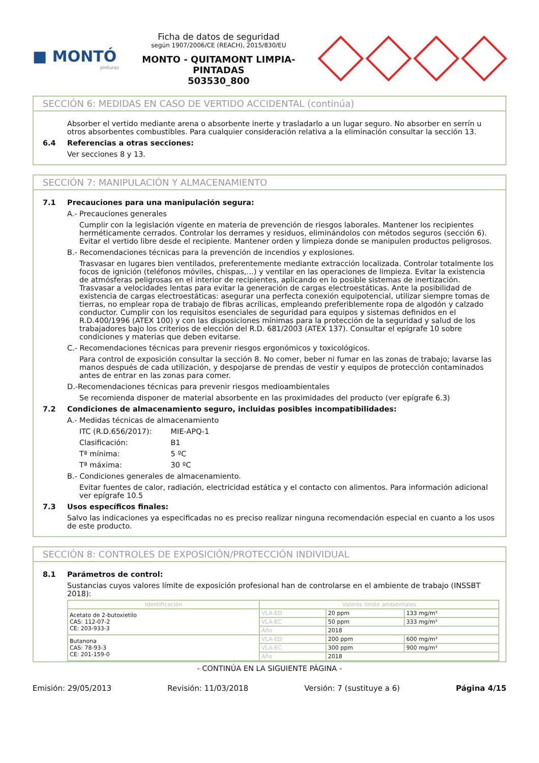■ MONTÓ
pinturas
Ficha de datos de seguridad
según 1907/2006/CE (REACH), 2015/830/EU
MONTO - QUITAMONT LIMPIA-PINTADAS
503530_800
SECCIÓN 6: MEDIDAS EN CASO DE VERTIDO ACCIDENTAL (continúa)
Absorber el vertido mediante arena o absorbente inerte y trasladarlo a un lugar seguro. No absorber en serrín u otros absorbentes combustibles. Para cualquier consideración relativa a la eliminación consultar la sección 13.
6.4 Referencias a otras secciones:
Ver secciones 8 y 13.
SECCIÓN 7: MANIPULACIÓN Y ALMACENAMIENTO
7.1 Precauciones para una manipulación segura:
A.- Precauciones generales
Cumplir con la legislación vigente en materia de prevención de riesgos laborales. Mantener los recipientes herméticamente cerrados. Controlar los derrames y residuos, eliminándolos con métodos seguros (sección 6). Evitar el vertido libre desde el recipiente. Mantener orden y limpieza donde se manipulen productos peligrosos.
B.- Recomendaciones técnicas para la prevención de incendios y explosiones.
Trasvasar en lugares bien ventilados, preferentemente mediante extracción localizada. Controlar totalmente los focos de ignición (teléfonos móviles, chispas,…) y ventilar en las operaciones de limpieza. Evitar la existencia de atmósferas peligrosas en el interior de recipientes, aplicando en lo posible sistemas de inertización. Trasvasar a velocidades lentas para evitar la generación de cargas electroestáticas. Ante la posibilidad de existencia de cargas electroestáticas: asegurar una perfecta conexión equipotencial, utilizar siempre tomas de tierras, no emplear ropa de trabajo de fibras acrílicas, empleando preferiblemente ropa de algodón y calzado conductor. Cumplir con los requisitos esenciales de seguridad para equipos y sistemas definidos en el R.D.400/1996 (ATEX 100) y con las disposiciones mínimas para la protección de la seguridad y salud de los trabajadores bajo los criterios de elección del R.D. 681/2003 (ATEX 137). Consultar el epígrafe 10 sobre condiciones y materias que deben evitarse.
C.- Recomendaciones técnicas para prevenir riesgos ergonómicos y toxicológicos.
Para control de exposición consultar la sección 8. No comer, beber ni fumar en las zonas de trabajo; lavarse las manos después de cada utilización, y despojarse de prendas de vestir y equipos de protección contaminados antes de entrar en las zonas para comer.
D.-Recomendaciones técnicas para prevenir riesgos medioambientales
Se recomienda disponer de material absorbente en las proximidades del producto (ver epígrafe 6.3)
7.2 Condiciones de almacenamiento seguro, incluidas posibles incompatibilidades:
A.- Medidas técnicas de almacenamiento
ITC (R.D.656/2017): MIE-APQ-1
Clasificación: B1
Tª mínima: 5 ºC
Tª máxima: 30 ºC
B.- Condiciones generales de almacenamiento.
Evitar fuentes de calor, radiación, electricidad estática y el contacto con alimentos. Para información adicional ver epígrafe 10.5
7.3 Usos específicos finales:
Salvo las indicaciones ya especificadas no es preciso realizar ninguna recomendación especial en cuanto a los usos de este producto.
SECCIÓN 8: CONTROLES DE EXPOSICIÓN/PROTECCIÓN INDIVIDUAL
8.1 Parámetros de control:
Sustancias cuyos valores límite de exposición profesional han de controlarse en el ambiente de trabajo (INSSBT 2018):
| Identificación | Valores límite ambientales | | |
| --- | --- | --- | --- |
| Acetato de 2-butoxietilo CAS: 112-07-2 CE: 203-933-3 | VLA-ED | 20 ppm | 133 mg/m³ |
| | VLA-EC | 50 ppm | 333 mg/m³ |
| | Año | 2018 | |
| Butanona CAS: 78-93-3 CE: 201-159-0 | VLA-ED | 200 ppm | 600 mg/m³ |
| | VLA-EC | 300 ppm | 900 mg/m³ |
| | Año | 2018 | |
- CONTINÚA EN LA SIGUIENTE PÁGINA -
Emisión: 29/05/2013 Revisión: 11/03/2018 Versión: 7 (sustituye a 6) Página 4/15